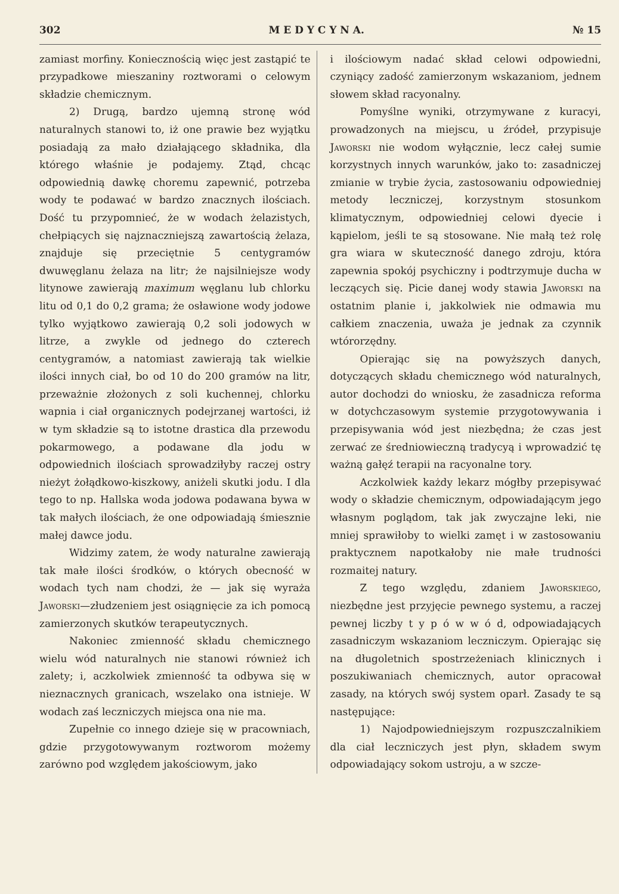302 M E D Y C Y N A. № 15
zamiast morfiny. Koniecznością więc jest zastąpić te przypadkowe mieszaniny roztworami o celowym składzie chemicznym.
2) Drugą, bardzo ujemną stronę wód naturalnych stanowi to, iż one prawie bez wyjątku posiadają za mało działającego składnika, dla którego właśnie je podajemy. Ztąd, chcąc odpowiednią dawkę choremu zapewnić, potrzeba wody te podawać w bardzo znacznych ilościach. Dość tu przypomnieć, że w wodach żelazistych, chełpiących się najznaczniejszą zawartością żelaza, znajduje się przeciętnie 5 centygramów dwuwęglanu żelaza na litr; że najsilniejsze wody litynowe zawierają maximum węglanu lub chlorku litu od 0,1 do 0,2 grama; że osławione wody jodowe tylko wyjątkowo zawierają 0,2 soli jodowych w litrze, a zwykle od jednego do czterech centygramów, a natomiast zawierają tak wielkie ilości innych ciał, bo od 10 do 200 gramów na litr, przeważnie złożonych z soli kuchennej, chlorku wapnia i ciał organicznych podejrzanej wartości, iż w tym składzie są to istotne drastica dla przewodu pokarmowego, a podawane dla jodu w odpowiednich ilościach sprowadziłyby raczej ostry nieżyt żołądkowo-kiszkowy, aniżeli skutki jodu. I dla tego to np. Hallska woda jodowa podawana bywa w tak małych ilościach, że one odpowiadają śmiesznie małej dawce jodu.
Widzimy zatem, że wody naturalne zawierają tak małe ilości środków, o których obecność w wodach tych nam chodzi, że — jak się wyraża Jaworski—złudzeniem jest osiągnięcie za ich pomocą zamierzonych skutków terapeutycznych.
Nakoniec zmienność składu chemicznego wielu wód naturalnych nie stanowi również ich zalety; i, aczkolwiek zmienność ta odbywa się w nieznacznych granicach, wszelako ona istnieje. W wodach zaś leczniczych miejsca ona nie ma.
Zupełnie co innego dzieje się w pracowniach, gdzie przygotowywanym roztworom możemy zarówno pod względem jakościowym, jako
i ilościowym nadać skład celowi odpowiedni, czyniący zadość zamierzonym wskazaniom, jednem słowem skład racyonalny.
Pomyślne wyniki, otrzymywane z kuracyi, prowadzonych na miejscu, u źródeł, przypisuje Jaworski nie wodom wyłącznie, lecz całej sumie korzystnych innych warunków, jako to: zasadniczej zmianie w trybie życia, zastosowaniu odpowiedniej metody leczniczej, korzystnym stosunkom klimatycznym, odpowiedniej celowi dyecie i kąpielom, jeśli te są stosowane. Nie małą też rolę gra wiara w skuteczność danego zdroju, która zapewnia spokój psychiczny i podtrzymuje ducha w leczących się. Picie danej wody stawia Jaworski na ostatnim planie i, jakkolwiek nie odmawia mu całkiem znaczenia, uważa je jednak za czynnik wtórorzędny.
Opierając się na powyższych danych, dotyczących składu chemicznego wód naturalnych, autor dochodzi do wniosku, że zasadnicza reforma w dotychczasowym systemie przygotowywania i przepisywania wód jest niezbędna; że czas jest zerwać ze średniowieczną tradycyą i wprowadzić tę ważną gałęź terapii na racyonalne tory.
Aczkolwiek każdy lekarz mógłby przepisywać wody o składzie chemicznym, odpowiadającym jego własnym poglądom, tak jak zwyczajne leki, nie mniej sprawiłoby to wielki zamęt i w zastosowaniu praktycznem napotkałoby nie małe trudności rozmaitej natury.
Z tego względu, zdaniem Jaworskiego, niezbędne jest przyjęcie pewnego systemu, a raczej pewnej liczby t y p ó w w ó d, odpowiadających zasadniczym wskazaniom leczniczym. Opierając się na długoletnich spostrzeżeniach klinicznych i poszukiwaniach chemicznych, autor opracował zasady, na których swój system oparł. Zasady te są następujące:
1) Najodpowiedniejszym rozpuszczalnikiem dla ciał leczniczych jest płyn, składem swym odpowiadający sokom ustroju, a w szcze-